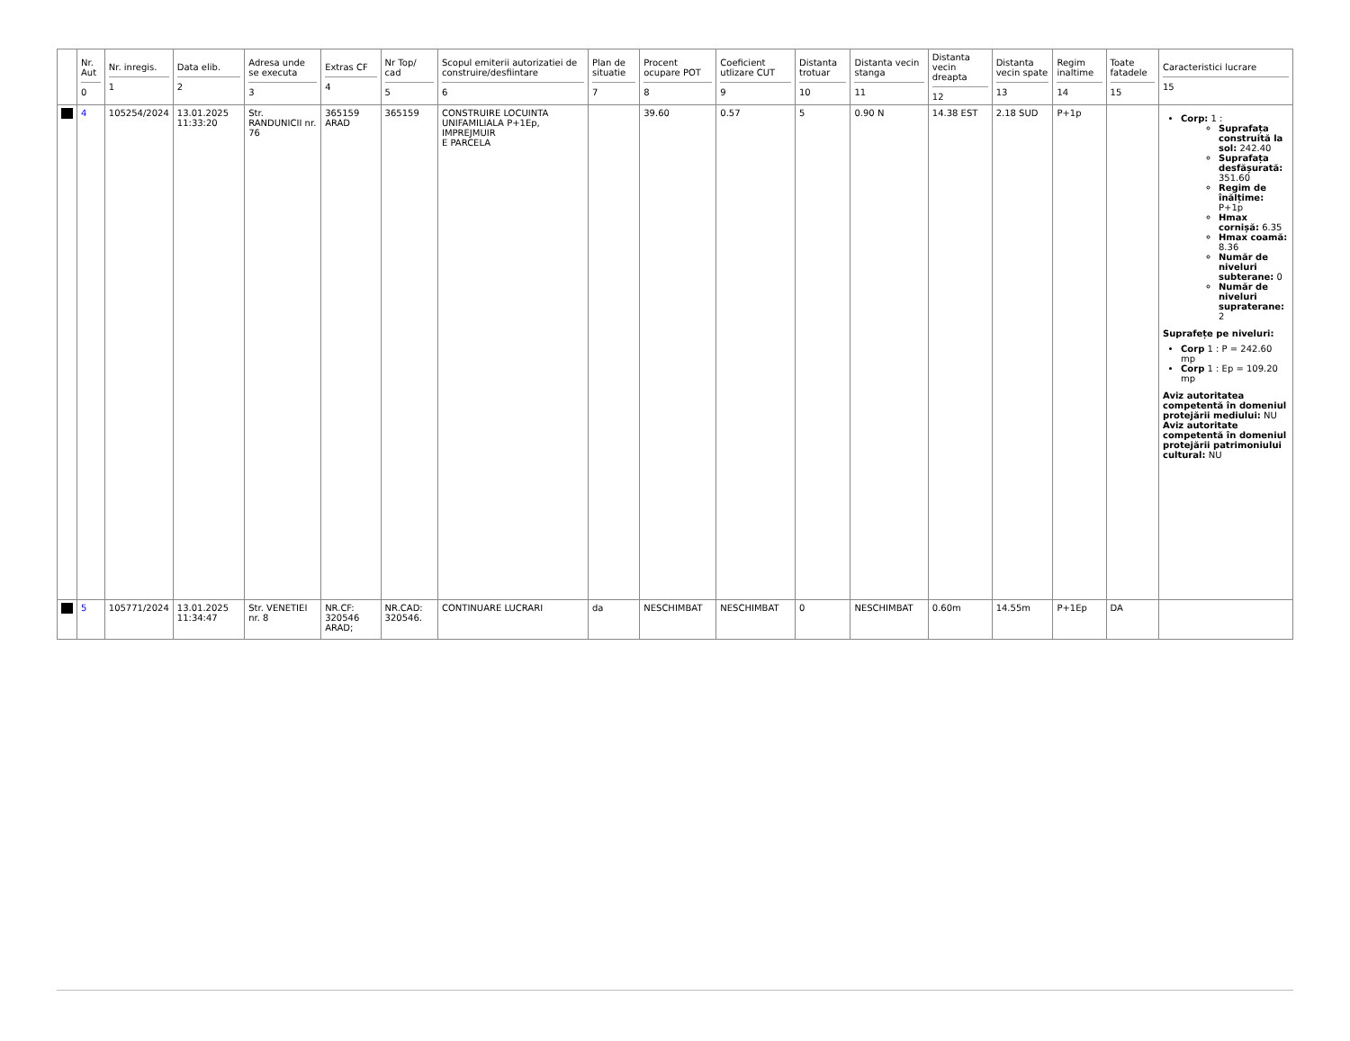| | Nr. Aut 0 | Nr. inregis. 1 | Data elib. 2 | Adresa unde se executa 3 | Extras CF 4 | Nr Top/ cad 5 | Scopul emiterii autorizatiei de construire/desfiintare 6 | Plan de situatie 7 | Procent ocupare POT 8 | Coeficient utlizare CUT 9 | Distanta trotuar 10 | Distanta vecin stanga 11 | Distanta vecin dreapta 12 | Distanta vecin spate 13 | Regim inaltime 14 | Toate fatadele 15 | Caracteristici lucrare 15 |
| --- | --- | --- | --- | --- | --- | --- | --- | --- | --- | --- | --- | --- | --- | --- | --- | --- | --- |
| | 4 | 105254/2024 | 13.01.2025 11:33:20 | Str. RANDUNICII nr. 76 | 365159 ARAD | 365159 | CONSTRUIRE LOCUINTA UNIFAMILIALA P+1Ep, IMPREJMUIR E PARCELA | | 39.60 | 0.57 | 5 | 0.90 N | 14.38 EST | 2.18 SUD | P+1p | | Corp: 1 : Suprafața construită la sol: 242.40 Suprafața desfășurată: 351.60 Regim de înălțime: P+1p Hmax cornișă: 6.35 Hmax coamă: 8.36 Număr de niveluri subterane: 0 Număr de niveluri supraterane: 2 Suprafețe pe niveluri: Corp 1 : P = 242.60 mp Corp 1 : Ep = 109.20 mp Aviz autoritatea competentă în domeniul protejării mediului: NU Aviz autoritate competentă în domeniul protejării patrimoniului cultural: NU |
| | 5 | 105771/2024 | 13.01.2025 11:34:47 | Str. VENETIEI nr. 8 | NR.CF: 320546 ARAD; | NR.CAD: 320546. | CONTINUARE LUCRARI | da | NESCHIMBAT | NESCHIMBAT | 0 | NESCHIMBAT | 0.60m | 14.55m | P+1Ep | DA | |